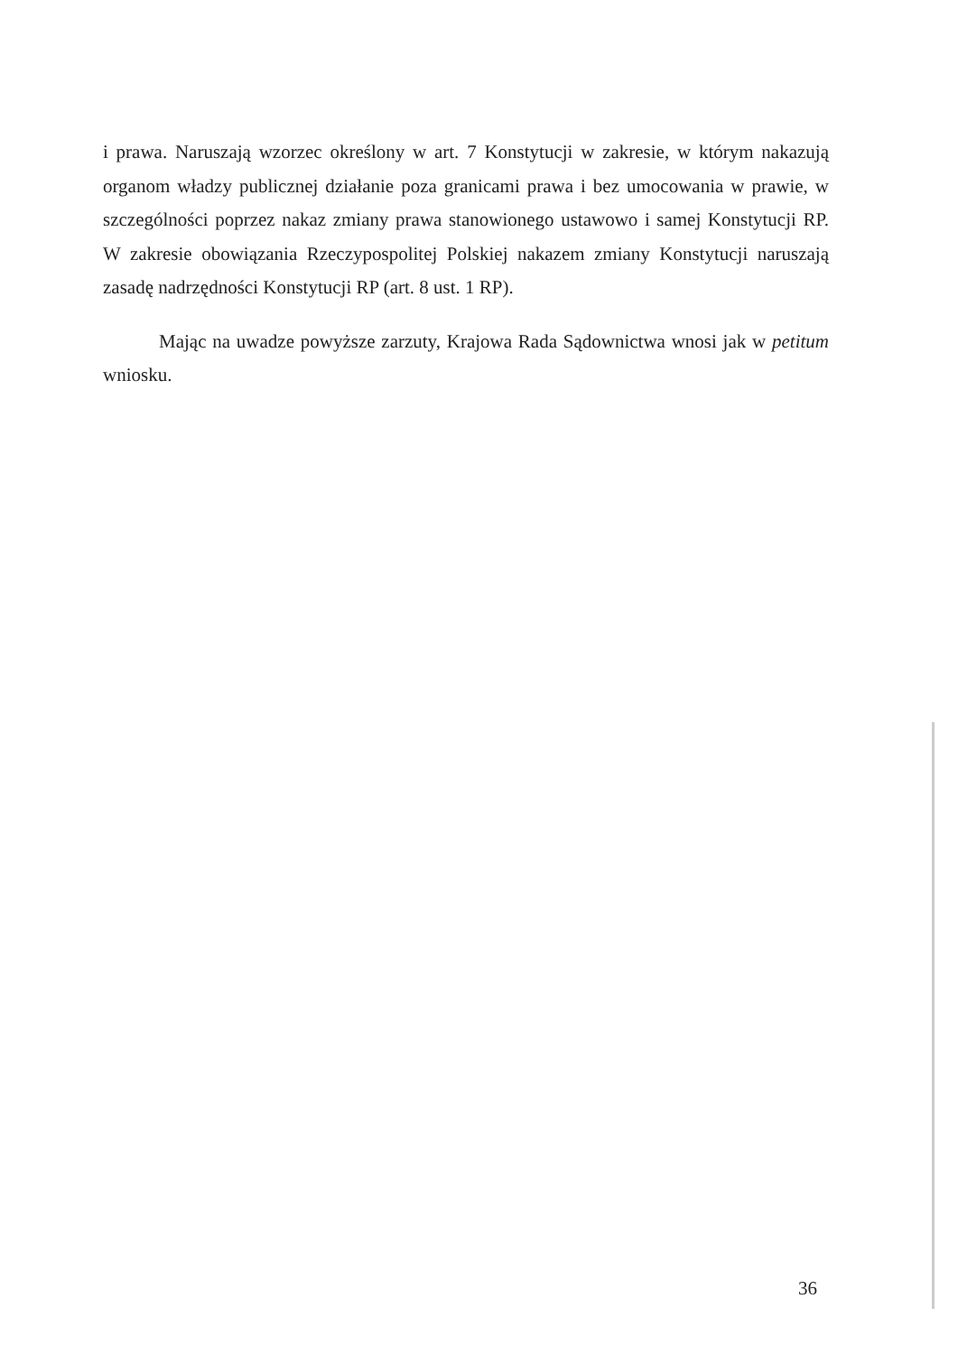i prawa. Naruszają wzorzec określony w art. 7 Konstytucji w zakresie, w którym nakazują organom władzy publicznej działanie poza granicami prawa i bez umocowania w prawie, w szczególności poprzez nakaz zmiany prawa stanowionego ustawowo i samej Konstytucji RP. W zakresie obowiązania Rzeczypospolitej Polskiej nakazem zmiany Konstytucji naruszają zasadę nadrzędności Konstytucji RP (art. 8 ust. 1 RP).
Mając na uwadze powyższe zarzuty, Krajowa Rada Sądownictwa wnosi jak w petitum wniosku.
36